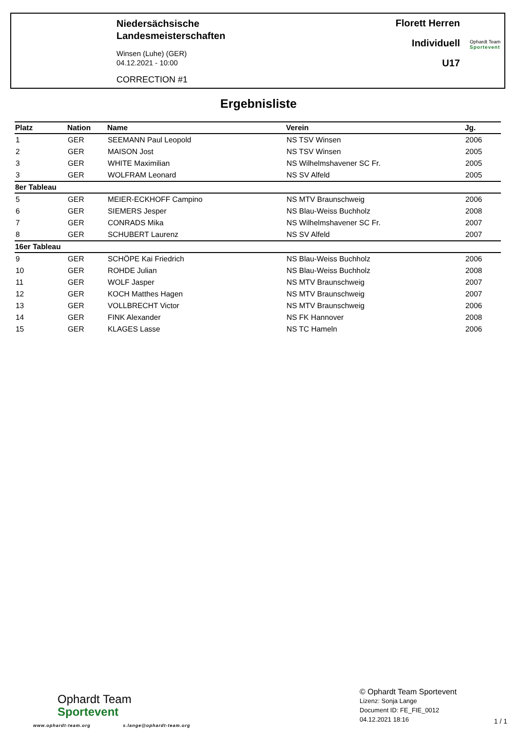Niedersächsische
Landesmeisterschaften
Winsen (Luhe) (GER)
04.12.2021 - 10:00
CORRECTION #1
Florett Herren
Individuell
U17
Ophardt Team
Sportevent
Ergebnisliste
| Platz | Nation | Name | Verein | Jg. |
| --- | --- | --- | --- | --- |
| 1 | GER | SEEMANN Paul Leopold | NS TSV Winsen | 2006 |
| 2 | GER | MAISON Jost | NS TSV Winsen | 2005 |
| 3 | GER | WHITE Maximilian | NS Wilhelmshavener SC Fr. | 2005 |
| 3 | GER | WOLFRAM Leonard | NS SV Alfeld | 2005 |
| 8er Tableau | | | | |
| 5 | GER | MEIER-ECKHOFF Campino | NS MTV Braunschweig | 2006 |
| 6 | GER | SIEMERS Jesper | NS Blau-Weiss Buchholz | 2008 |
| 7 | GER | CONRADS Mika | NS Wilhelmshavener SC Fr. | 2007 |
| 8 | GER | SCHUBERT Laurenz | NS SV Alfeld | 2007 |
| 16er Tableau | | | | |
| 9 | GER | SCHÖPE Kai Friedrich | NS Blau-Weiss Buchholz | 2006 |
| 10 | GER | ROHDE Julian | NS Blau-Weiss Buchholz | 2008 |
| 11 | GER | WOLF Jasper | NS MTV Braunschweig | 2007 |
| 12 | GER | KOCH Matthes Hagen | NS MTV Braunschweig | 2007 |
| 13 | GER | VOLLBRECHT Victor | NS MTV Braunschweig | 2006 |
| 14 | GER | FINK Alexander | NS FK Hannover | 2008 |
| 15 | GER | KLAGES Lasse | NS TC Hameln | 2006 |
Ophardt Team
Sportevent
www.ophardt-team.org s.lange@ophardt-team.org
© Ophardt Team Sportevent
Lizenz: Sonja Lange
Document ID: FE_FIE_0012
04.12.2021 18:16
1 / 1